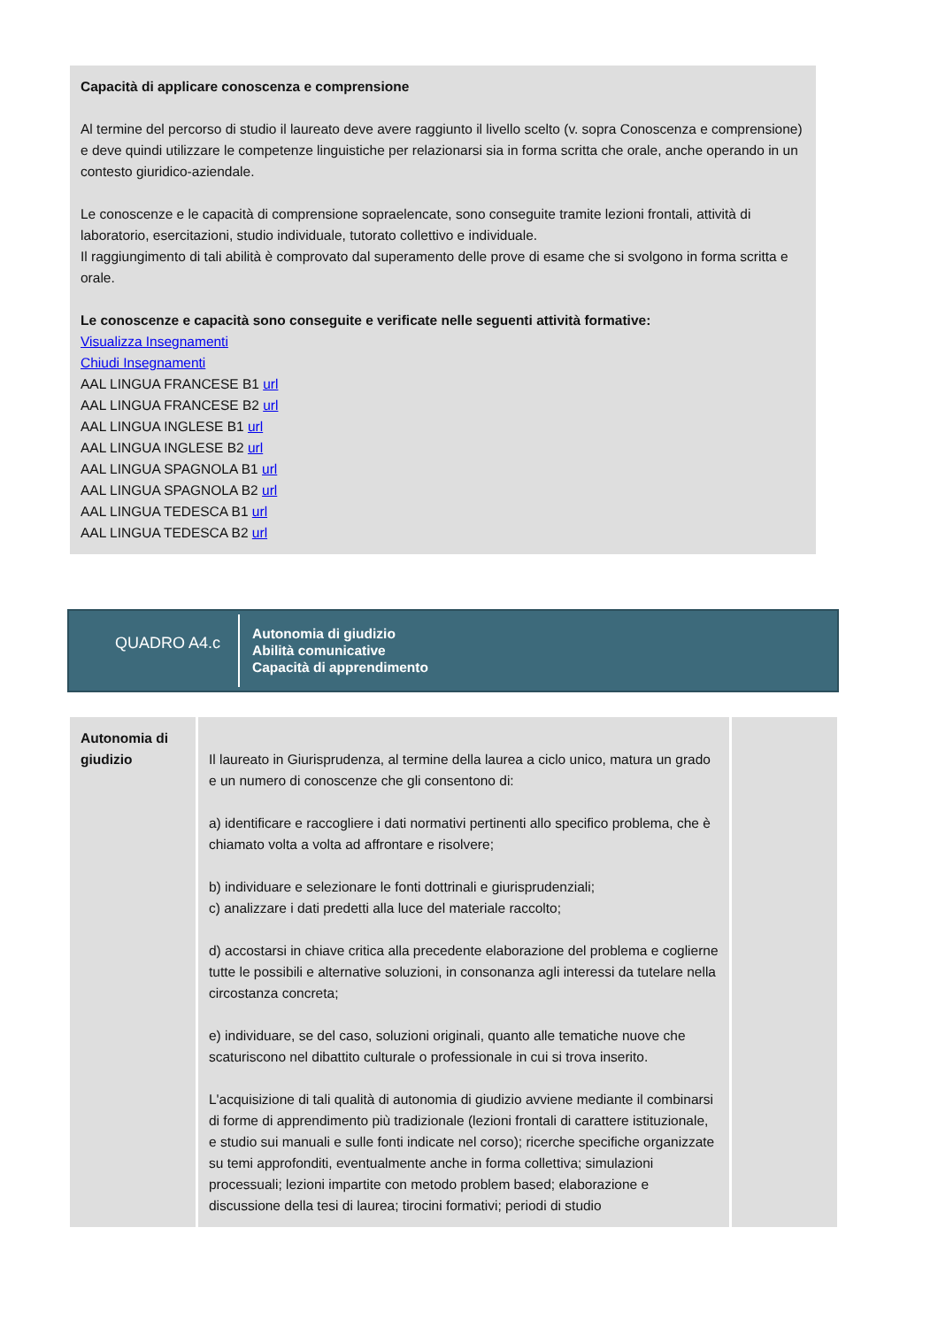Capacità di applicare conoscenza e comprensione
Al termine del percorso di studio il laureato deve avere raggiunto il livello scelto (v. sopra Conoscenza e comprensione) e deve quindi utilizzare le competenze linguistiche per relazionarsi sia in forma scritta che orale, anche operando in un contesto giuridico-aziendale.
Le conoscenze e le capacità di comprensione sopraelencate, sono conseguite tramite lezioni frontali, attività di laboratorio, esercitazioni, studio individuale, tutorato collettivo e individuale.
Il raggiungimento di tali abilità è comprovato dal superamento delle prove di esame che si svolgono in forma scritta e orale.
Le conoscenze e capacità sono conseguite e verificate nelle seguenti attività formative:
Visualizza Insegnamenti
Chiudi Insegnamenti
AAL LINGUA FRANCESE B1 url
AAL LINGUA FRANCESE B2 url
AAL LINGUA INGLESE B1 url
AAL LINGUA INGLESE B2 url
AAL LINGUA SPAGNOLA B1 url
AAL LINGUA SPAGNOLA B2 url
AAL LINGUA TEDESCA B1 url
AAL LINGUA TEDESCA B2 url
QUADRO A4.c
Autonomia di giudizio
Abilità comunicative
Capacità di apprendimento
| Autonomia di giudizio | Il laureato in Giurisprudenza, al termine della laurea a ciclo unico, matura un grado e un numero di conoscenze che gli consentono di: a) identificare e raccogliere i dati normativi pertinenti allo specifico problema, che è chiamato volta a volta ad affrontare e risolvere; b) individuare e selezionare le fonti dottrinali e giurisprudenziali; c) analizzare i dati predetti alla luce del materiale raccolto; d) accostarsi in chiave critica alla precedente elaborazione del problema e coglierne tutte le possibili e alternative soluzioni, in consonanza agli interessi da tutelare nella circostanza concreta; e) individuare, se del caso, soluzioni originali, quanto alle tematiche nuove che scaturiscono nel dibattito culturale o professionale in cui si trova inserito. L'acquisizione di tali qualità di autonomia di giudizio avviene mediante il combinarsi di forme di apprendimento più tradizionale (lezioni frontali di carattere istituzionale, e studio sui manuali e sulle fonti indicate nel corso); ricerche specifiche organizzate su temi approfonditi, eventualmente anche in forma collettiva; simulazioni processuali; lezioni impartite con metodo problem based; elaborazione e discussione della tesi di laurea; tirocini formativi; periodi di studio | |